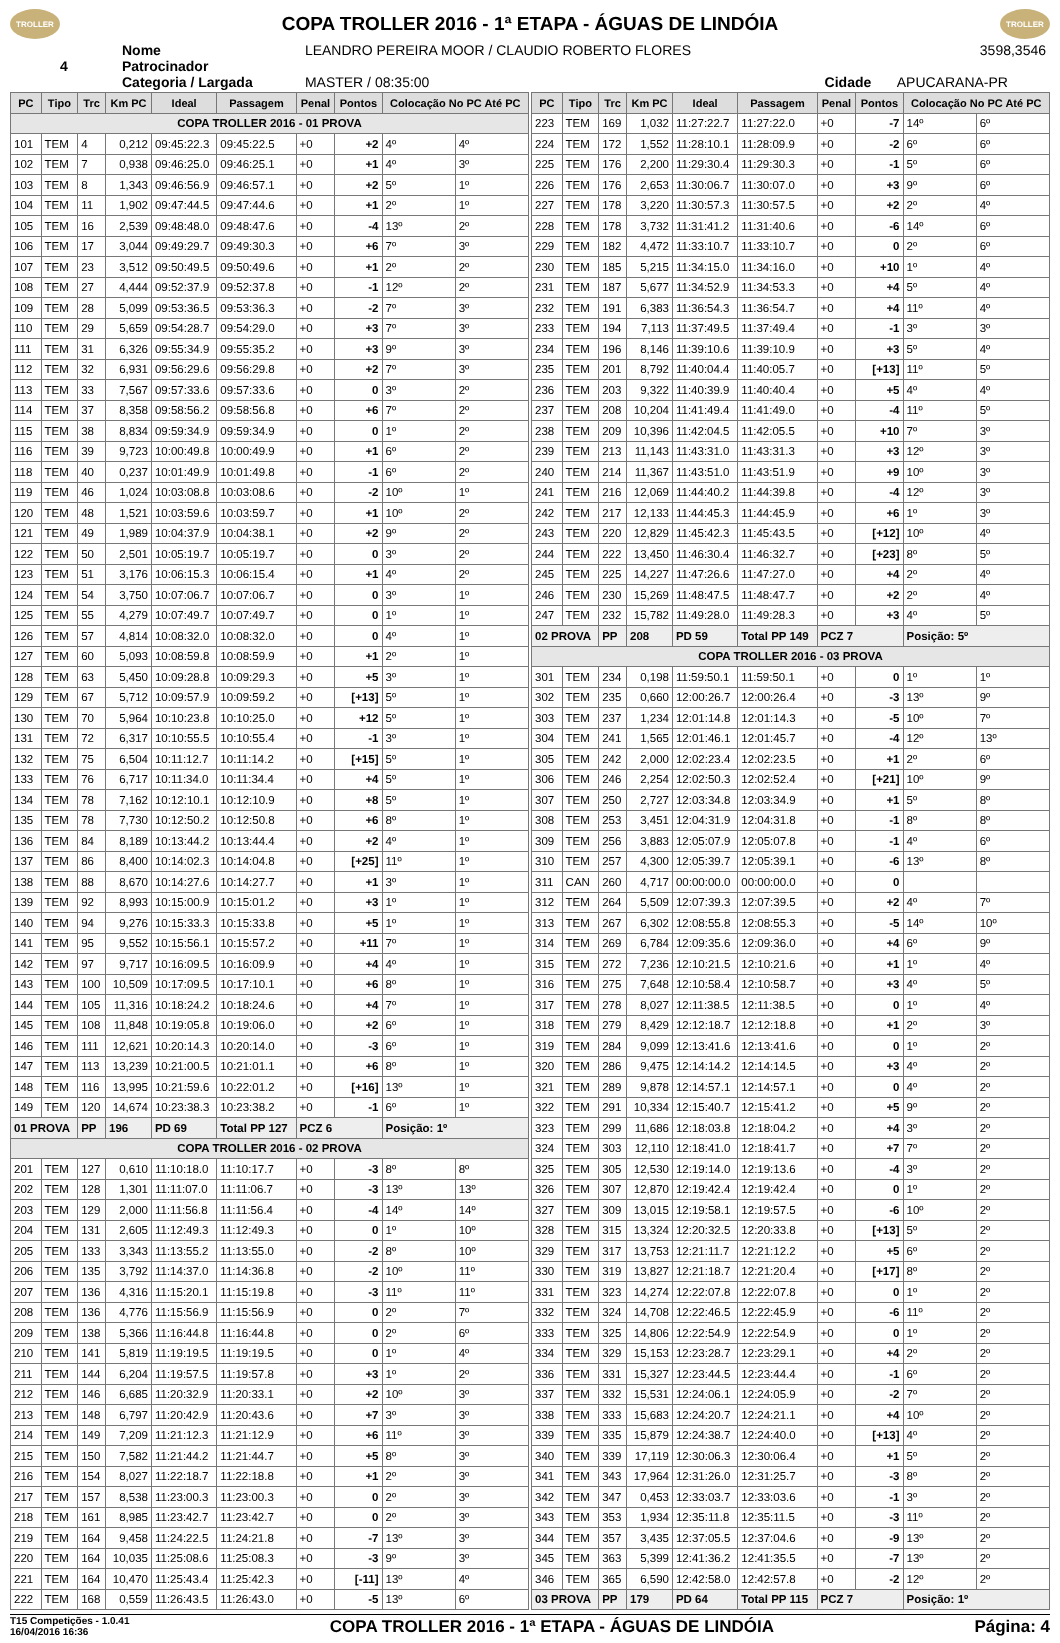TROLLER
COPA TROLLER 2016 - 1ª ETAPA - ÁGUAS DE LINDÓIA
TROLLER
| 4 | Nome | LEANDRO PEREIRA MOOR / CLAUDIO ROBERTO FLORES | | 3598,3546 |
| | Patrocinador | | | |
| | Categoria / Largada | MASTER / 08:35:00 | Cidade | APUCARANA-PR |
| PC | Tipo | Trc | Km PC | Ideal | Passagem | Penal | Pontos | Colocação No PC Até PC | |
| --- | --- | --- | --- | --- | --- | --- | --- | --- | --- |
| COPA TROLLER 2016 - 01 PROVA | | | | | | | | | |
| 101 | TEM | 4 | 0,212 | 09:45:22.3 | 09:45:22.5 | +0 | +2 | 4º | 4º |
| 102 | TEM | 7 | 0,938 | 09:46:25.0 | 09:46:25.1 | +0 | +1 | 4º | 3º |
| 103 | TEM | 8 | 1,343 | 09:46:56.9 | 09:46:57.1 | +0 | +2 | 5º | 1º |
| 104 | TEM | 11 | 1,902 | 09:47:44.5 | 09:47:44.6 | +0 | +1 | 2º | 1º |
| 105 | TEM | 16 | 2,539 | 09:48:48.0 | 09:48:47.6 | +0 | -4 | 13º | 2º |
| 106 | TEM | 17 | 3,044 | 09:49:29.7 | 09:49:30.3 | +0 | +6 | 7º | 3º |
| 107 | TEM | 23 | 3,512 | 09:50:49.5 | 09:50:49.6 | +0 | +1 | 2º | 2º |
| 108 | TEM | 27 | 4,444 | 09:52:37.9 | 09:52:37.8 | +0 | -1 | 12º | 2º |
| 109 | TEM | 28 | 5,099 | 09:53:36.5 | 09:53:36.3 | +0 | -2 | 7º | 3º |
| 110 | TEM | 29 | 5,659 | 09:54:28.7 | 09:54:29.0 | +0 | +3 | 7º | 3º |
| 111 | TEM | 31 | 6,326 | 09:55:34.9 | 09:55:35.2 | +0 | +3 | 9º | 3º |
| 112 | TEM | 32 | 6,931 | 09:56:29.6 | 09:56:29.8 | +0 | +2 | 7º | 3º |
| 113 | TEM | 33 | 7,567 | 09:57:33.6 | 09:57:33.6 | +0 | 0 | 3º | 2º |
| 114 | TEM | 37 | 8,358 | 09:58:56.2 | 09:58:56.8 | +0 | +6 | 7º | 2º |
| 115 | TEM | 38 | 8,834 | 09:59:34.9 | 09:59:34.9 | +0 | 0 | 1º | 2º |
| 116 | TEM | 39 | 9,723 | 10:00:49.8 | 10:00:49.9 | +0 | +1 | 6º | 2º |
| 118 | TEM | 40 | 0,237 | 10:01:49.9 | 10:01:49.8 | +0 | -1 | 6º | 2º |
| 119 | TEM | 46 | 1,024 | 10:03:08.8 | 10:03:08.6 | +0 | -2 | 10º | 1º |
| 120 | TEM | 48 | 1,521 | 10:03:59.6 | 10:03:59.7 | +0 | +1 | 10º | 2º |
| 121 | TEM | 49 | 1,989 | 10:04:37.9 | 10:04:38.1 | +0 | +2 | 9º | 2º |
| 122 | TEM | 50 | 2,501 | 10:05:19.7 | 10:05:19.7 | +0 | 0 | 3º | 2º |
| 123 | TEM | 51 | 3,176 | 10:06:15.3 | 10:06:15.4 | +0 | +1 | 4º | 2º |
| 124 | TEM | 54 | 3,750 | 10:07:06.7 | 10:07:06.7 | +0 | 0 | 3º | 1º |
| 125 | TEM | 55 | 4,279 | 10:07:49.7 | 10:07:49.7 | +0 | 0 | 1º | 1º |
| 126 | TEM | 57 | 4,814 | 10:08:32.0 | 10:08:32.0 | +0 | 0 | 4º | 1º |
| 127 | TEM | 60 | 5,093 | 10:08:59.8 | 10:08:59.9 | +0 | +1 | 2º | 1º |
| 128 | TEM | 63 | 5,450 | 10:09:28.8 | 10:09:29.3 | +0 | +5 | 3º | 1º |
| 129 | TEM | 67 | 5,712 | 10:09:57.9 | 10:09:59.2 | +0 | [+13] | 5º | 1º |
| 130 | TEM | 70 | 5,964 | 10:10:23.8 | 10:10:25.0 | +0 | +12 | 5º | 1º |
| 131 | TEM | 72 | 6,317 | 10:10:55.5 | 10:10:55.4 | +0 | -1 | 3º | 1º |
| 132 | TEM | 75 | 6,504 | 10:11:12.7 | 10:11:14.2 | +0 | [+15] | 5º | 1º |
| 133 | TEM | 76 | 6,717 | 10:11:34.0 | 10:11:34.4 | +0 | +4 | 5º | 1º |
| 134 | TEM | 78 | 7,162 | 10:12:10.1 | 10:12:10.9 | +0 | +8 | 5º | 1º |
| 135 | TEM | 78 | 7,730 | 10:12:50.2 | 10:12:50.8 | +0 | +6 | 8º | 1º |
| 136 | TEM | 84 | 8,189 | 10:13:44.2 | 10:13:44.4 | +0 | +2 | 4º | 1º |
| 137 | TEM | 86 | 8,400 | 10:14:02.3 | 10:14:04.8 | +0 | [+25] | 11º | 1º |
| 138 | TEM | 88 | 8,670 | 10:14:27.6 | 10:14:27.7 | +0 | +1 | 3º | 1º |
| 139 | TEM | 92 | 8,993 | 10:15:00.9 | 10:15:01.2 | +0 | +3 | 1º | 1º |
| 140 | TEM | 94 | 9,276 | 10:15:33.3 | 10:15:33.8 | +0 | +5 | 1º | 1º |
| 141 | TEM | 95 | 9,552 | 10:15:56.1 | 10:15:57.2 | +0 | +11 | 7º | 1º |
| 142 | TEM | 97 | 9,717 | 10:16:09.5 | 10:16:09.9 | +0 | +4 | 4º | 1º |
| 143 | TEM | 100 | 10,509 | 10:17:09.5 | 10:17:10.1 | +0 | +6 | 8º | 1º |
| 144 | TEM | 105 | 11,316 | 10:18:24.2 | 10:18:24.6 | +0 | +4 | 7º | 1º |
| 145 | TEM | 108 | 11,848 | 10:19:05.8 | 10:19:06.0 | +0 | +2 | 6º | 1º |
| 146 | TEM | 111 | 12,621 | 10:20:14.3 | 10:20:14.0 | +0 | -3 | 6º | 1º |
| 147 | TEM | 113 | 13,239 | 10:21:00.5 | 10:21:01.1 | +0 | +6 | 8º | 1º |
| 148 | TEM | 116 | 13,995 | 10:21:59.6 | 10:22:01.2 | +0 | [+16] | 13º | 1º |
| 149 | TEM | 120 | 14,674 | 10:23:38.3 | 10:23:38.2 | +0 | -1 | 6º | 1º |
| 01 PROVA | | PP | 196 | PD 69 | Total PP 127 | PCZ 6 | | Posição: 1º | |
| COPA TROLLER 2016 - 02 PROVA | | | | | | | | | |
| 201 | TEM | 127 | 0,610 | 11:10:18.0 | 11:10:17.7 | +0 | -3 | 8º | 8º |
| 202 | TEM | 128 | 1,301 | 11:11:07.0 | 11:11:06.7 | +0 | -3 | 13º | 13º |
| 203 | TEM | 129 | 2,000 | 11:11:56.8 | 11:11:56.4 | +0 | -4 | 14º | 14º |
| 204 | TEM | 131 | 2,605 | 11:12:49.3 | 11:12:49.3 | +0 | 0 | 1º | 10º |
| 205 | TEM | 133 | 3,343 | 11:13:55.2 | 11:13:55.0 | +0 | -2 | 8º | 10º |
| 206 | TEM | 135 | 3,792 | 11:14:37.0 | 11:14:36.8 | +0 | -2 | 10º | 11º |
| 207 | TEM | 136 | 4,316 | 11:15:20.1 | 11:15:19.8 | +0 | -3 | 11º | 11º |
| 208 | TEM | 136 | 4,776 | 11:15:56.9 | 11:15:56.9 | +0 | 0 | 2º | 7º |
| 209 | TEM | 138 | 5,366 | 11:16:44.8 | 11:16:44.8 | +0 | 0 | 2º | 6º |
| 210 | TEM | 141 | 5,819 | 11:19:19.5 | 11:19:19.5 | +0 | 0 | 1º | 4º |
| 211 | TEM | 144 | 6,204 | 11:19:57.5 | 11:19:57.8 | +0 | +3 | 1º | 2º |
| 212 | TEM | 146 | 6,685 | 11:20:32.9 | 11:20:33.1 | +0 | +2 | 10º | 3º |
| 213 | TEM | 148 | 6,797 | 11:20:42.9 | 11:20:43.6 | +0 | +7 | 3º | 3º |
| 214 | TEM | 149 | 7,209 | 11:21:12.3 | 11:21:12.9 | +0 | +6 | 11º | 3º |
| 215 | TEM | 150 | 7,582 | 11:21:44.2 | 11:21:44.7 | +0 | +5 | 8º | 3º |
| 216 | TEM | 154 | 8,027 | 11:22:18.7 | 11:22:18.8 | +0 | +1 | 2º | 3º |
| 217 | TEM | 157 | 8,538 | 11:23:00.3 | 11:23:00.3 | +0 | 0 | 2º | 3º |
| 218 | TEM | 161 | 8,985 | 11:23:42.7 | 11:23:42.7 | +0 | 0 | 2º | 3º |
| 219 | TEM | 164 | 9,458 | 11:24:22.5 | 11:24:21.8 | +0 | -7 | 13º | 3º |
| 220 | TEM | 164 | 10,035 | 11:25:08.6 | 11:25:08.3 | +0 | -3 | 9º | 3º |
| 221 | TEM | 164 | 10,470 | 11:25:43.4 | 11:25:42.3 | +0 | [-11] | 13º | 4º |
| 222 | TEM | 168 | 0,559 | 11:26:43.5 | 11:26:43.0 | +0 | -5 | 13º | 6º |
| PC | Tipo | Trc | Km PC | Ideal | Passagem | Penal | Pontos | Colocação No PC Até PC | |
| --- | --- | --- | --- | --- | --- | --- | --- | --- | --- |
| 223 | TEM | 169 | 1,032 | 11:27:22.7 | 11:27:22.0 | +0 | -7 | 14º | 6º |
| 224 | TEM | 172 | 1,552 | 11:28:10.1 | 11:28:09.9 | +0 | -2 | 6º | 6º |
| 225 | TEM | 176 | 2,200 | 11:29:30.4 | 11:29:30.3 | +0 | -1 | 5º | 6º |
| 226 | TEM | 176 | 2,653 | 11:30:06.7 | 11:30:07.0 | +0 | +3 | 9º | 6º |
| 227 | TEM | 178 | 3,220 | 11:30:57.3 | 11:30:57.5 | +0 | +2 | 2º | 4º |
| 228 | TEM | 178 | 3,732 | 11:31:41.2 | 11:31:40.6 | +0 | -6 | 14º | 6º |
| 229 | TEM | 182 | 4,472 | 11:33:10.7 | 11:33:10.7 | +0 | 0 | 2º | 6º |
| 230 | TEM | 185 | 5,215 | 11:34:15.0 | 11:34:16.0 | +0 | +10 | 1º | 4º |
| 231 | TEM | 187 | 5,677 | 11:34:52.9 | 11:34:53.3 | +0 | +4 | 5º | 4º |
| 232 | TEM | 191 | 6,383 | 11:36:54.3 | 11:36:54.7 | +0 | +4 | 11º | 4º |
| 233 | TEM | 194 | 7,113 | 11:37:49.5 | 11:37:49.4 | +0 | -1 | 3º | 3º |
| 234 | TEM | 196 | 8,146 | 11:39:10.6 | 11:39:10.9 | +0 | +3 | 5º | 4º |
| 235 | TEM | 201 | 8,792 | 11:40:04.4 | 11:40:05.7 | +0 | [+13] | 11º | 5º |
| 236 | TEM | 203 | 9,322 | 11:40:39.9 | 11:40:40.4 | +0 | +5 | 4º | 4º |
| 237 | TEM | 208 | 10,204 | 11:41:49.4 | 11:41:49.0 | +0 | -4 | 11º | 5º |
| 238 | TEM | 209 | 10,396 | 11:42:04.5 | 11:42:05.5 | +0 | +10 | 7º | 3º |
| 239 | TEM | 213 | 11,143 | 11:43:31.0 | 11:43:31.3 | +0 | +3 | 12º | 3º |
| 240 | TEM | 214 | 11,367 | 11:43:51.0 | 11:43:51.9 | +0 | +9 | 10º | 3º |
| 241 | TEM | 216 | 12,069 | 11:44:40.2 | 11:44:39.8 | +0 | -4 | 12º | 3º |
| 242 | TEM | 217 | 12,133 | 11:44:45.3 | 11:44:45.9 | +0 | +6 | 1º | 3º |
| 243 | TEM | 220 | 12,829 | 11:45:42.3 | 11:45:43.5 | +0 | [+12] | 10º | 4º |
| 244 | TEM | 222 | 13,450 | 11:46:30.4 | 11:46:32.7 | +0 | [+23] | 8º | 5º |
| 245 | TEM | 225 | 14,227 | 11:47:26.6 | 11:47:27.0 | +0 | +4 | 2º | 4º |
| 246 | TEM | 230 | 15,269 | 11:48:47.5 | 11:48:47.7 | +0 | +2 | 2º | 4º |
| 247 | TEM | 232 | 15,782 | 11:49:28.0 | 11:49:28.3 | +0 | +3 | 4º | 5º |
| 02 PROVA | | PP | 208 | PD 59 | Total PP 149 | PCZ 7 | | Posição: 5º | |
| COPA TROLLER 2016 - 03 PROVA | | | | | | | | | |
| 301 | TEM | 234 | 0,198 | 11:59:50.1 | 11:59:50.1 | +0 | 0 | 1º | 1º |
| 302 | TEM | 235 | 0,660 | 12:00:26.7 | 12:00:26.4 | +0 | -3 | 13º | 9º |
| 303 | TEM | 237 | 1,234 | 12:01:14.8 | 12:01:14.3 | +0 | -5 | 10º | 7º |
| 304 | TEM | 241 | 1,565 | 12:01:46.1 | 12:01:45.7 | +0 | -4 | 12º | 13º |
| 305 | TEM | 242 | 2,000 | 12:02:23.4 | 12:02:23.5 | +0 | +1 | 2º | 6º |
| 306 | TEM | 246 | 2,254 | 12:02:50.3 | 12:02:52.4 | +0 | [+21] | 10º | 9º |
| 307 | TEM | 250 | 2,727 | 12:03:34.8 | 12:03:34.9 | +0 | +1 | 5º | 8º |
| 308 | TEM | 253 | 3,451 | 12:04:31.9 | 12:04:31.8 | +0 | -1 | 8º | 8º |
| 309 | TEM | 256 | 3,883 | 12:05:07.9 | 12:05:07.8 | +0 | -1 | 4º | 6º |
| 310 | TEM | 257 | 4,300 | 12:05:39.7 | 12:05:39.1 | +0 | -6 | 13º | 8º |
| 311 | CAN | 260 | 4,717 | 00:00:00.0 | 00:00:00.0 | +0 | 0 | | |
| 312 | TEM | 264 | 5,509 | 12:07:39.3 | 12:07:39.5 | +0 | +2 | 4º | 7º |
| 313 | TEM | 267 | 6,302 | 12:08:55.8 | 12:08:55.3 | +0 | -5 | 14º | 10º |
| 314 | TEM | 269 | 6,784 | 12:09:35.6 | 12:09:36.0 | +0 | +4 | 6º | 9º |
| 315 | TEM | 272 | 7,236 | 12:10:21.5 | 12:10:21.6 | +0 | +1 | 1º | 4º |
| 316 | TEM | 275 | 7,648 | 12:10:58.4 | 12:10:58.7 | +0 | +3 | 4º | 5º |
| 317 | TEM | 278 | 8,027 | 12:11:38.5 | 12:11:38.5 | +0 | 0 | 1º | 4º |
| 318 | TEM | 279 | 8,429 | 12:12:18.7 | 12:12:18.8 | +0 | +1 | 2º | 3º |
| 319 | TEM | 284 | 9,099 | 12:13:41.6 | 12:13:41.6 | +0 | 0 | 1º | 2º |
| 320 | TEM | 286 | 9,475 | 12:14:14.2 | 12:14:14.5 | +0 | +3 | 4º | 2º |
| 321 | TEM | 289 | 9,878 | 12:14:57.1 | 12:14:57.1 | +0 | 0 | 4º | 2º |
| 322 | TEM | 291 | 10,334 | 12:15:40.7 | 12:15:41.2 | +0 | +5 | 9º | 2º |
| 323 | TEM | 299 | 11,686 | 12:18:03.8 | 12:18:04.2 | +0 | +4 | 3º | 2º |
| 324 | TEM | 303 | 12,110 | 12:18:41.0 | 12:18:41.7 | +0 | +7 | 7º | 2º |
| 325 | TEM | 305 | 12,530 | 12:19:14.0 | 12:19:13.6 | +0 | -4 | 3º | 2º |
| 326 | TEM | 307 | 12,870 | 12:19:42.4 | 12:19:42.4 | +0 | 0 | 1º | 2º |
| 327 | TEM | 309 | 13,015 | 12:19:58.1 | 12:19:57.5 | +0 | -6 | 10º | 2º |
| 328 | TEM | 315 | 13,324 | 12:20:32.5 | 12:20:33.8 | +0 | [+13] | 5º | 2º |
| 329 | TEM | 317 | 13,753 | 12:21:11.7 | 12:21:12.2 | +0 | +5 | 6º | 2º |
| 330 | TEM | 319 | 13,827 | 12:21:18.7 | 12:21:20.4 | +0 | [+17] | 8º | 2º |
| 331 | TEM | 323 | 14,274 | 12:22:07.8 | 12:22:07.8 | +0 | 0 | 1º | 2º |
| 332 | TEM | 324 | 14,708 | 12:22:46.5 | 12:22:45.9 | +0 | -6 | 11º | 2º |
| 333 | TEM | 325 | 14,806 | 12:22:54.9 | 12:22:54.9 | +0 | 0 | 1º | 2º |
| 334 | TEM | 329 | 15,153 | 12:23:28.7 | 12:23:29.1 | +0 | +4 | 2º | 2º |
| 336 | TEM | 331 | 15,327 | 12:23:44.5 | 12:23:44.4 | +0 | -1 | 6º | 2º |
| 337 | TEM | 332 | 15,531 | 12:24:06.1 | 12:24:05.9 | +0 | -2 | 7º | 2º |
| 338 | TEM | 333 | 15,683 | 12:24:20.7 | 12:24:21.1 | +0 | +4 | 10º | 2º |
| 339 | TEM | 335 | 15,879 | 12:24:38.7 | 12:24:40.0 | +0 | [+13] | 4º | 2º |
| 340 | TEM | 339 | 17,119 | 12:30:06.3 | 12:30:06.4 | +0 | +1 | 5º | 2º |
| 341 | TEM | 343 | 17,964 | 12:31:26.0 | 12:31:25.7 | +0 | -3 | 8º | 2º |
| 342 | TEM | 347 | 0,453 | 12:33:03.7 | 12:33:03.6 | +0 | -1 | 3º | 2º |
| 343 | TEM | 353 | 1,934 | 12:35:11.8 | 12:35:11.5 | +0 | -3 | 11º | 2º |
| 344 | TEM | 357 | 3,435 | 12:37:05.5 | 12:37:04.6 | +0 | -9 | 13º | 2º |
| 345 | TEM | 363 | 5,399 | 12:41:36.2 | 12:41:35.5 | +0 | -7 | 13º | 2º |
| 346 | TEM | 365 | 6,590 | 12:42:58.0 | 12:42:57.8 | +0 | -2 | 12º | 2º |
| 03 PROVA | | PP | 179 | PD 64 | Total PP 115 | PCZ 7 | | Posição: 1º | |
T15 Competições - 1.0.41
16/04/2016 16:36
COPA TROLLER 2016 - 1ª ETAPA - ÁGUAS DE LINDÓIA
Página: 4